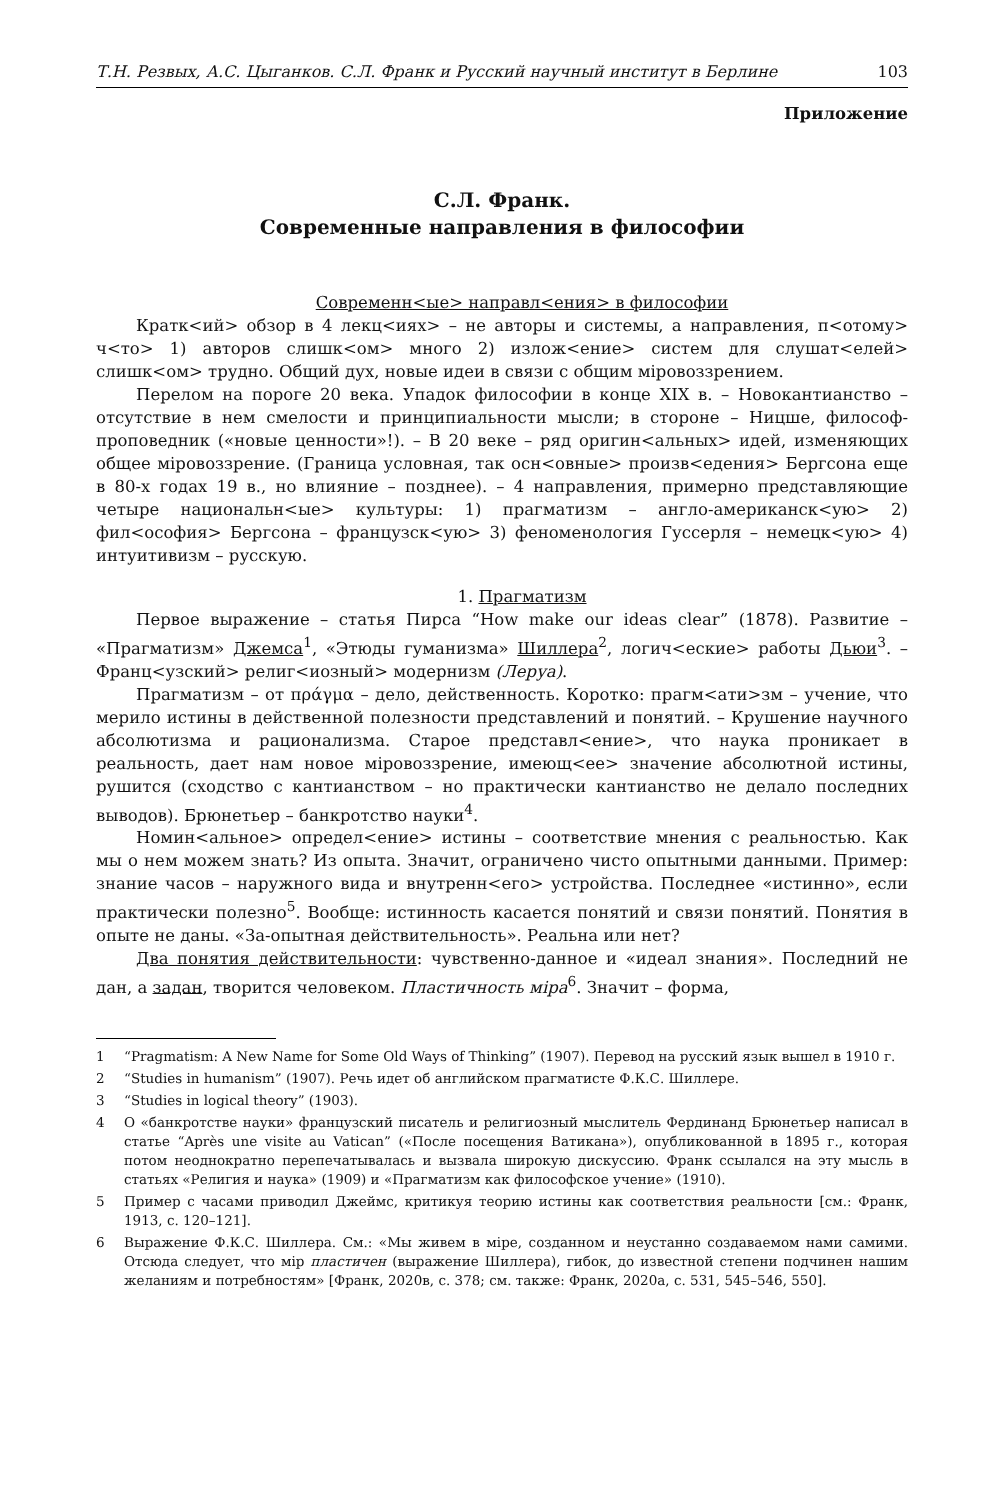Т.Н. Резвых, А.С. Цыганков. С.Л. Франк и Русский научный институт в Берлине 103
Приложение
С.Л. Франк.
Современные направления в философии
Современн<ые> направл<ения> в философии
Кратк<ий> обзор в 4 лекц<иях> – не авторы и системы, а направления, п<отому> ч<то> 1) авторов слишк<ом> много 2) излож<ение> систем для слушат<елей> слишк<ом> трудно. Общий дух, новые идеи в связи с общим міровоззрением.
Перелом на пороге 20 века. Упадок философии в конце XIX в. – Новокантианство – отсутствие в нем смелости и принципиальности мысли; в стороне – Ницше, философ-проповедник («новые ценности»!). – В 20 веке – ряд оригин<альных> идей, изменяющих общее міровоззрение. (Граница условная, так осн<овные> произв<едения> Бергсона еще в 80-х годах 19 в., но влияние – позднее). – 4 направления, примерно представляющие четыре национальн<ые> культуры: 1) прагматизм – англо-американск<ую> 2) фил<ософия> Бергсона – французск<ую> 3) феноменология Гуссерля – немецк<ую> 4) интуитивизм – русскую.
1. Прагматизм
Первое выражение – статья Пирса “How make our ideas clear” (1878). Развитие – «Прагматизм» Джемса<sup>1</sup>, «Этюды гуманизма» Шиллера<sup>2</sup>, логич<еские> работы Дьюи<sup>3</sup>. – Франц<узский> религ<иозный> модернизм (Леруа).
Прагматизм – от πράγμα – дело, действенность. Коротко: прагм<ати>зм – учение, что мерило истины в действенной полезности представлений и понятий. – Крушение научного абсолютизма и рационализма. Старое представл<ение>, что наука проникает в реальность, дает нам новое міровоззрение, имеющ<ее> значение абсолютной истины, рушится (сходство с кантианством – но практически кантианство не делало последних выводов). Брюнетьер – банкротство науки<sup>4</sup>.
Номин<альное> определ<ение> истины – соответствие мнения с реальностью. Как мы о нем можем знать? Из опыта. Значит, ограничено чисто опытными данными. Пример: знание часов – наружного вида и внутренн<его> устройства. Последнее «истинно», если практически полезно<sup>5</sup>. Вообще: истинность касается понятий и связи понятий. Понятия в опыте не даны. «За-опытная действительность». Реальна или нет?
Два понятия действительности: чувственно-данное и «идеал знания». Последний не дан, а задан, творится человеком. Пластичность міра<sup>6</sup>. Значит – форма,
1 “Pragmatism: A New Name for Some Old Ways of Thinking” (1907). Перевод на русский язык вышел в 1910 г.
2 “Studies in humanism” (1907). Речь идет об английском прагматисте Ф.К.С. Шиллере.
3 “Studies in logical theory” (1903).
4 О «банкротстве науки» французский писатель и религиозный мыслитель Фердинанд Брюнетьер написал в статье “Après une visite au Vatican” («После посещения Ватикана»), опубликованной в 1895 г., которая потом неоднократно перепечатывалась и вызвала широкую дискуссию. Франк ссылался на эту мысль в статьях «Религия и наука» (1909) и «Прагматизм как философское учение» (1910).
5 Пример с часами приводил Джеймс, критикуя теорию истины как соответствия реальности [см.: Франк, 1913, с. 120–121].
6 Выражение Ф.К.С. Шиллера. См.: «Мы живем в міре, созданном и неустанно создаваемом нами самими. Отсюда следует, что мір пластичен (выражение Шиллера), гибок, до известной степени подчинен нашим желаниям и потребностям» [Франк, 2020в, с. 378; см. также: Франк, 2020а, с. 531, 545–546, 550].